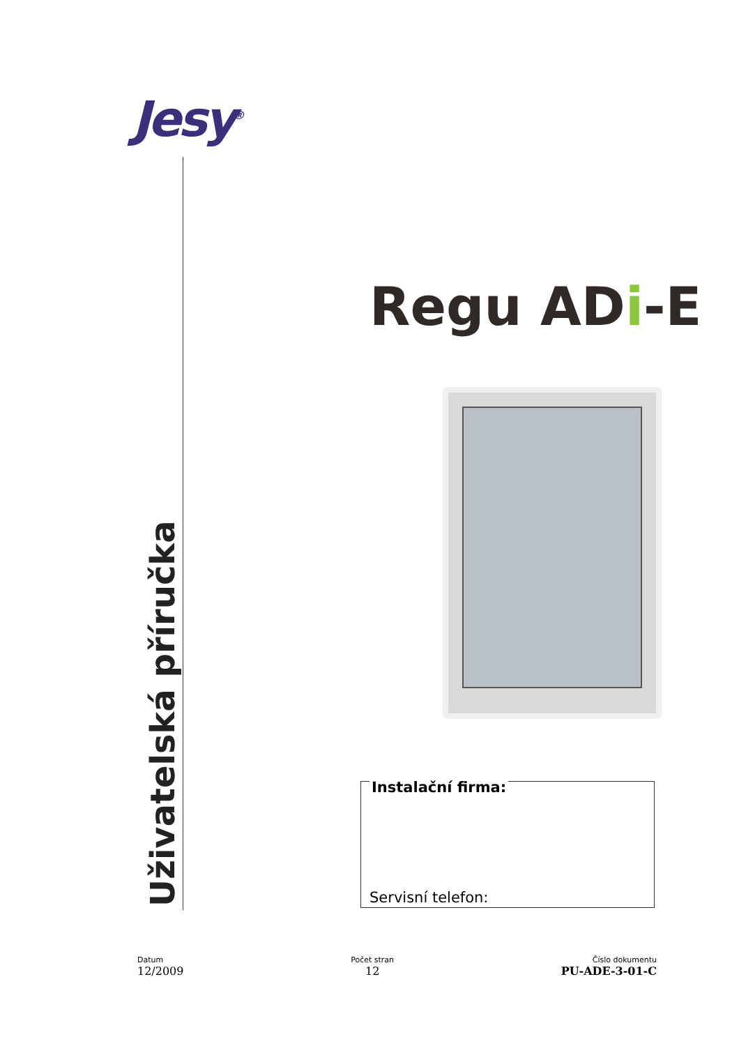Jesy<sup>®</sup>
Uživatelská příručka
Regu ADi-E
Instalační firma:
Servisní telefon:
Datum
12/2009
Počet stran
12
Číslo dokumentu
PU-ADE-3-01-C